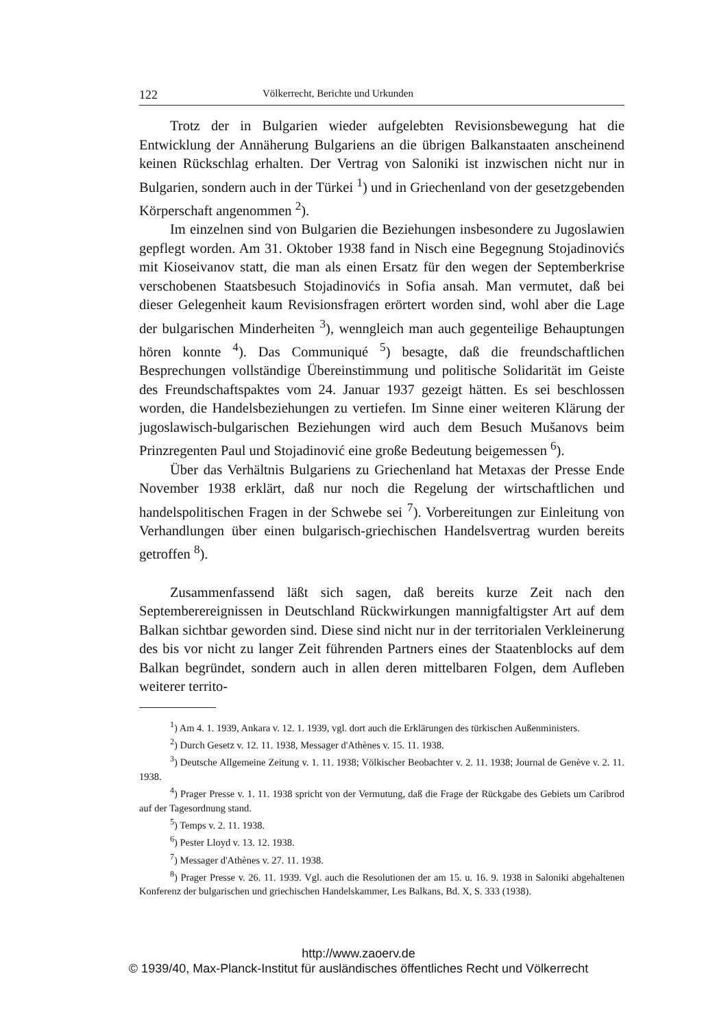122 Völkerrecht, Berichte und Urkunden
Trotz der in Bulgarien wieder aufgelebten Revisionsbewegung hat die Entwicklung der Annäherung Bulgariens an die übrigen Balkanstaaten anscheinend keinen Rückschlag erhalten. Der Vertrag von Saloniki ist inzwischen nicht nur in Bulgarien, sondern auch in der Türkei <sup>1</sup>) und in Griechenland von der gesetzgebenden Körperschaft angenommen <sup>2</sup>).
Im einzelnen sind von Bulgarien die Beziehungen insbesondere zu Jugoslawien gepflegt worden. Am 31. Oktober 1938 fand in Nisch eine Begegnung Stojadinovićs mit Kioseivanov statt, die man als einen Ersatz für den wegen der Septemberkrise verschobenen Staatsbesuch Stojadinovićs in Sofia ansah. Man vermutet, daß bei dieser Gelegenheit kaum Revisionsfragen erörtert worden sind, wohl aber die Lage der bulgarischen Minderheiten <sup>3</sup>), wenngleich man auch gegenteilige Behauptungen hören konnte <sup>4</sup>). Das Communiqué <sup>5</sup>) besagte, daß die freundschaftlichen Besprechungen vollständige Übereinstimmung und politische Solidarität im Geiste des Freundschaftspaktes vom 24. Januar 1937 gezeigt hätten. Es sei beschlossen worden, die Handelsbeziehungen zu vertiefen. Im Sinne einer weiteren Klärung der jugoslawisch-bulgarischen Beziehungen wird auch dem Besuch Mušanovs beim Prinzregenten Paul und Stojadinović eine große Bedeutung beigemessen <sup>6</sup>).
Über das Verhältnis Bulgariens zu Griechenland hat Metaxas der Presse Ende November 1938 erklärt, daß nur noch die Regelung der wirtschaftlichen und handelspolitischen Fragen in der Schwebe sei <sup>7</sup>). Vorbereitungen zur Einleitung von Verhandlungen über einen bulgarisch-griechischen Handelsvertrag wurden bereits getroffen <sup>8</sup>).
Zusammenfassend läßt sich sagen, daß bereits kurze Zeit nach den Septemberereignissen in Deutschland Rückwirkungen mannigfaltigster Art auf dem Balkan sichtbar geworden sind. Diese sind nicht nur in der territorialen Verkleinerung des bis vor nicht zu langer Zeit führenden Partners eines der Staatenblocks auf dem Balkan begründet, sondern auch in allen deren mittelbaren Folgen, dem Aufleben weiterer territo-
<sup>1</sup>) Am 4. 1. 1939, Ankara v. 12. 1. 1939, vgl. dort auch die Erklärungen des türkischen Außenministers.
<sup>2</sup>) Durch Gesetz v. 12. 11. 1938, Messager d'Athènes v. 15. 11. 1938.
<sup>3</sup>) Deutsche Allgemeine Zeitung v. 1. 11. 1938; Völkischer Beobachter v. 2. 11. 1938; Journal de Genève v. 2. 11. 1938.
<sup>4</sup>) Prager Presse v. 1. 11. 1938 spricht von der Vermutung, daß die Frage der Rückgabe des Gebiets um Caribrod auf der Tagesordnung stand.
<sup>5</sup>) Temps v. 2. 11. 1938.
<sup>6</sup>) Pester Lloyd v. 13. 12. 1938.
<sup>7</sup>) Messager d'Athènes v. 27. 11. 1938.
<sup>8</sup>) Prager Presse v. 26. 11. 1939. Vgl. auch die Resolutionen der am 15. u. 16. 9. 1938 in Saloniki abgehaltenen Konferenz der bulgarischen und griechischen Handelskammer, Les Balkans, Bd. X, S. 333 (1938).
http://www.zaoerv.de
© 1939/40, Max-Planck-Institut für ausländisches öffentliches Recht und Völkerrecht